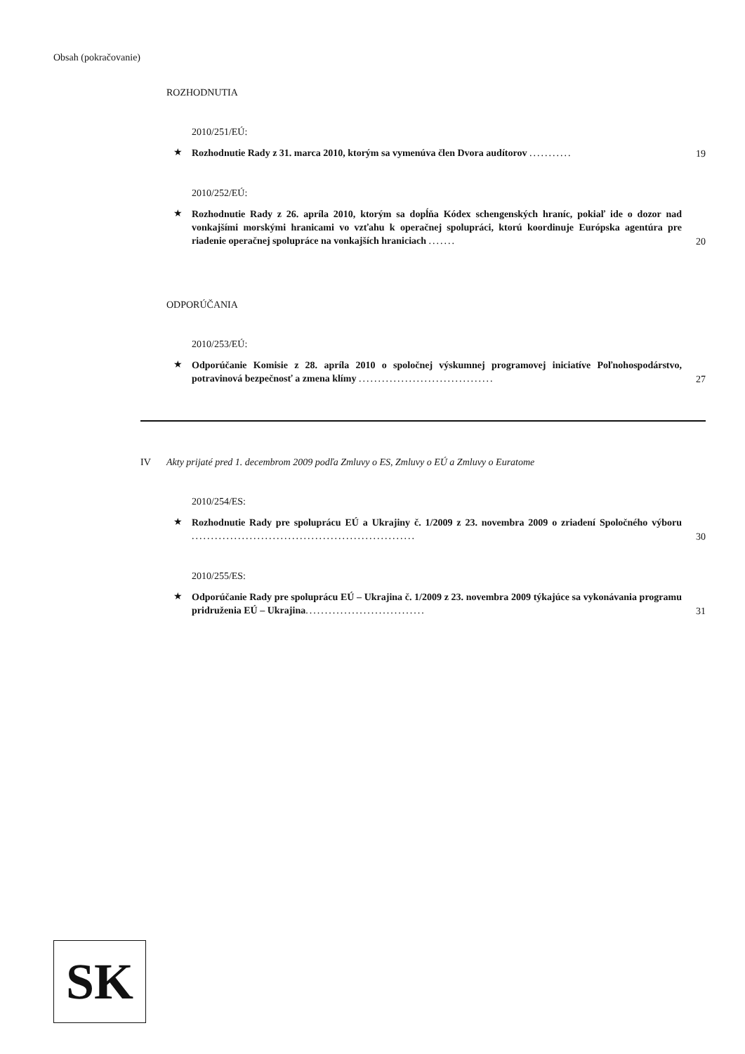Obsah (pokračovanie)
ROZHODNUTIA
2010/251/EÚ:
★
Rozhodnutie Rady z 31. marca 2010, ktorým sa vymenúva člen Dvora audítorov ...........
19
2010/252/EÚ:
★
Rozhodnutie Rady z 26. apríla 2010, ktorým sa dopĺňa Kódex schengenských hraníc, pokiaľ ide o dozor nad vonkajšími morskými hranicami vo vzťahu k operačnej spolupráci, ktorú koordinuje Európska agentúra pre riadenie operačnej spolupráce na vonkajších hraniciach .......
20
ODPORÚČANIA
2010/253/EÚ:
★
Odporúčanie Komisie z 28. apríla 2010 o spoločnej výskumnej programovej iniciatíve Poľnohospodárstvo, potravinová bezpečnosť a zmena klímy ...................................
27
IV Akty prijaté pred 1. decembrom 2009 podľa Zmluvy o ES, Zmluvy o EÚ a Zmluvy o Euratome
2010/254/ES:
★
Rozhodnutie Rady pre spoluprácu EÚ a Ukrajiny č. 1/2009 z 23. novembra 2009 o zriadení Spoločného výboru ..........................................................
30
2010/255/ES:
★
Odporúčanie Rady pre spoluprácu EÚ – Ukrajina č. 1/2009 z 23. novembra 2009 týkajúce sa vykonávania programu pridruženia EÚ – Ukrajina...............................
31
SK